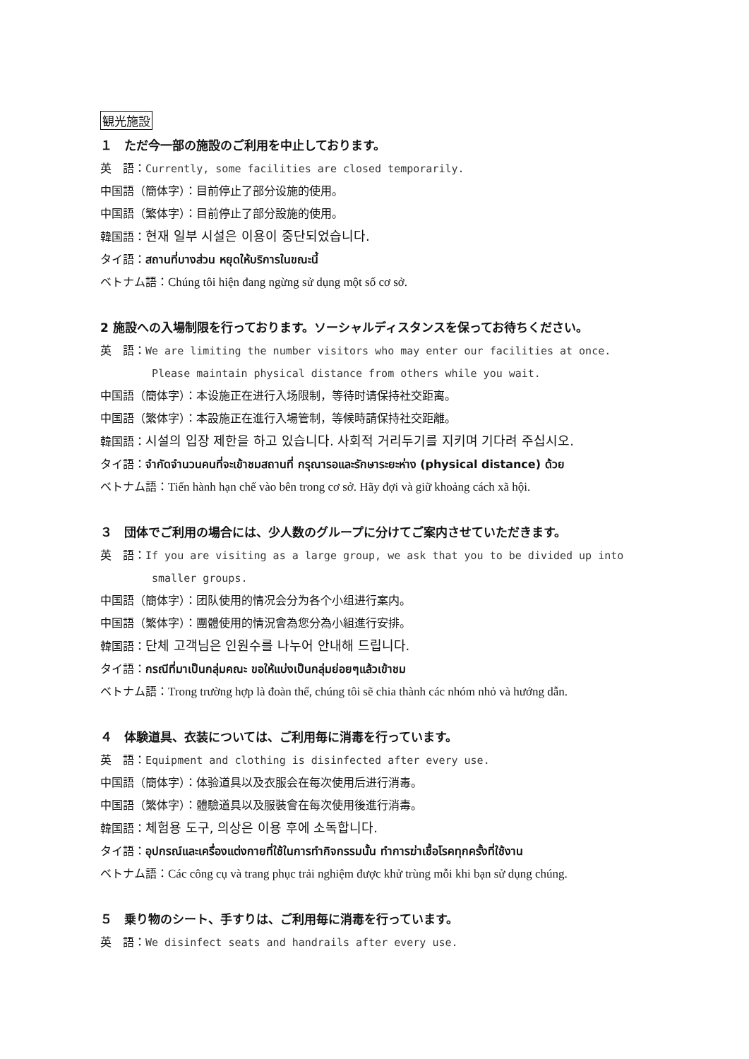観光施設
１　ただ今一部の施設のご利用を中止しております。
英　語：Currently, some facilities are closed temporarily.
中国語（簡体字）：目前停止了部分设施的使用。
中国語（繁体字）：目前停止了部分設施的使用。
韓国語：현재 일부 시설은 이용이 중단되었습니다.
タイ語：สถานที่บางส่วน หยุดให้บริการในขณะนี้
ベトナム語：Chúng tôi hiện đang ngừng sử dụng một số cơ sở.
2 施設への入場制限を行っております。ソーシャルディスタンスを保ってお待ちください。
英　語：We are limiting the number visitors who may enter our facilities at once.
Please maintain physical distance from others while you wait.
中国語（簡体字）：本设施正在进行入场限制，等待时请保持社交距离。
中国語（繁体字）：本設施正在進行入場管制，等候時請保持社交距離。
韓国語：시설의 입장 제한을 하고 있습니다. 사회적 거리두기를 지키며 기다려 주십시오.
タイ語：จำกัดจำนวนคนที่จะเข้าชมสถานที่ กรุณารอและรักษาระยะห่าง (physical distance) ด้วย
ベトナム語：Tiến hành hạn chế vào bên trong cơ sở. Hãy đợi và giữ khoảng cách xã hội.
３　団体でご利用の場合には、少人数のグループに分けてご案内させていただきます。
英　語：If you are visiting as a large group, we ask that you to be divided up into
smaller groups.
中国語（簡体字）：团队使用的情况会分为各个小组进行案内。
中国語（繁体字）：團體使用的情況會為您分為小組進行安排。
韓国語：단체 고객님은 인원수를 나누어 안내해 드립니다.
タイ語：กรณีที่มาเป็นกลุ่มคณะ ขอให้แบ่งเป็นกลุ่มย่อยๆแล้วเข้าชม
ベトナム語：Trong trường hợp là đoàn thể, chúng tôi sẽ chia thành các nhóm nhỏ và hướng dẫn.
４　体験道具、衣装については、ご利用毎に消毒を行っています。
英　語：Equipment and clothing is disinfected after every use.
中国語（簡体字）：体验道具以及衣服会在每次使用后进行消毒。
中国語（繁体字）：體驗道具以及服裝會在每次使用後進行消毒。
韓国語：체험용 도구, 의상은 이용 후에 소독합니다.
タイ語：อุปกรณ์และเครื่องแต่งกายที่ใช้ในการทำกิจกรรมนั้น ทำการฆ่าเชื้อโรคทุกครั้งที่ใช้งาน
ベトナム語：Các công cụ và trang phục trải nghiệm được khử trùng mỗi khi bạn sử dụng chúng.
５　乗り物のシート、手すりは、ご利用毎に消毒を行っています。
英　語：We disinfect seats and handrails after every use.